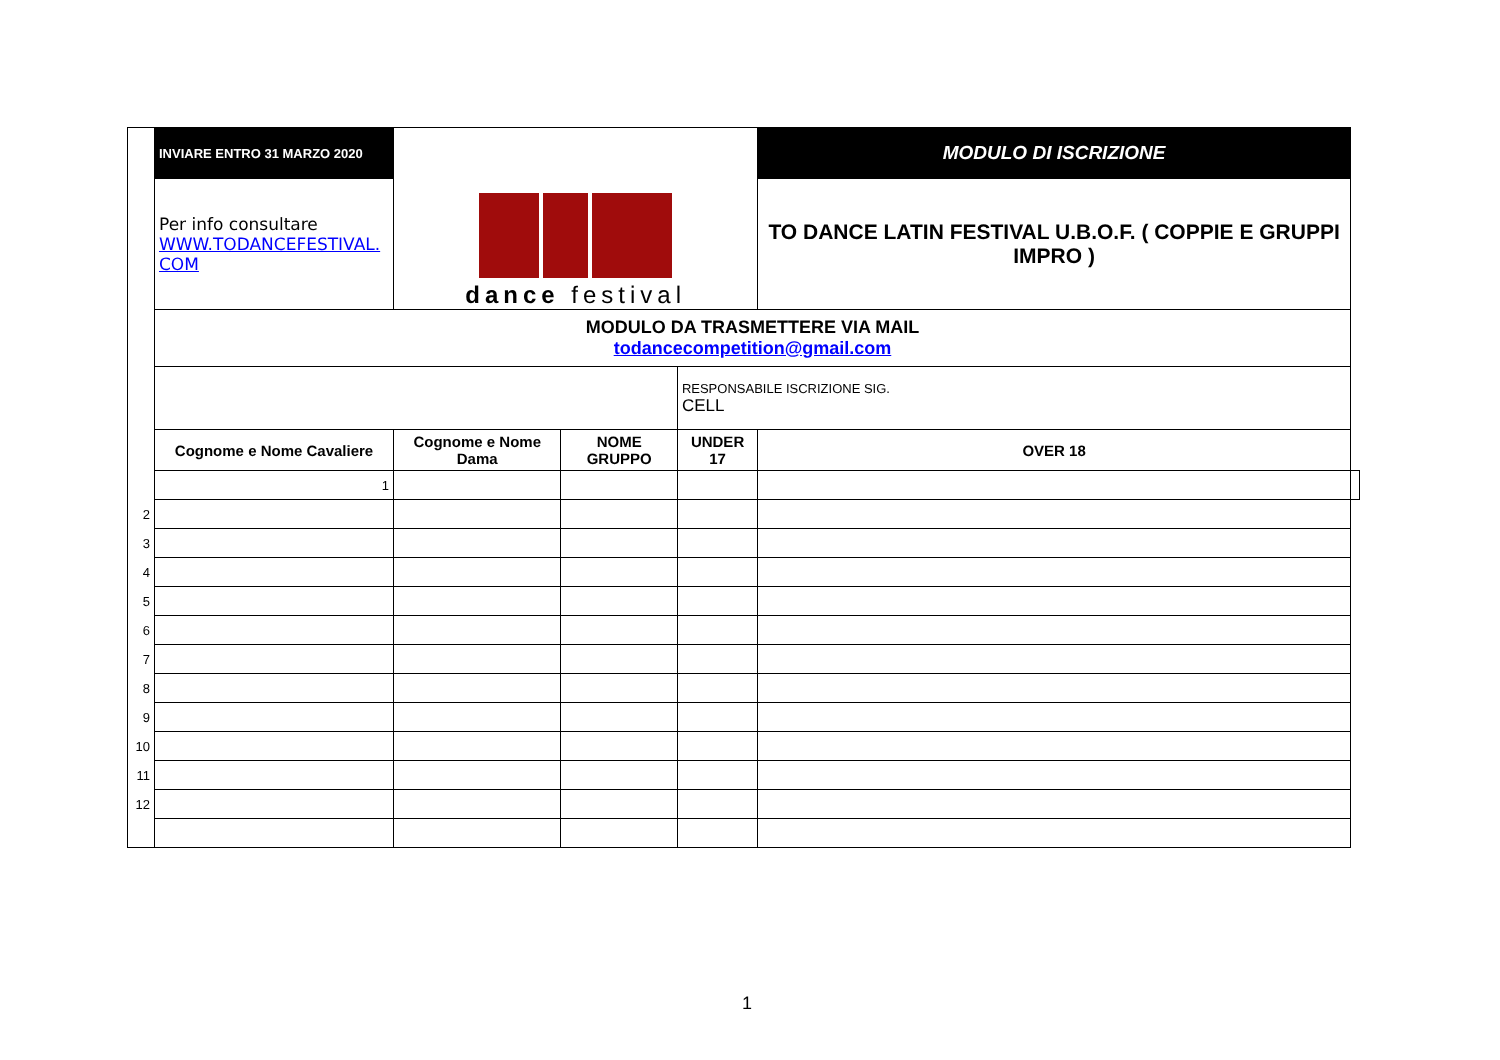| | INVIARE ENTRO 31 MARZO 2020 | dance festival | | | MODULO DI ISCRIZIONE | |
| | Per info consultare WWW.TODANCEFESTIVAL. COM | | | | TO DANCE LATIN FESTIVAL U.B.O.F. ( COPPIE E GRUPPI IMPRO ) | |
| | MODULO DA TRASMETTERE VIA MAIL todancecompetition@gmail.com | | | | | |
| | | | | RESPONSABILE ISCRIZIONE SIG. CELL | | |
| | Cognome e Nome Cavaliere | Cognome e Nome Dama | NOME GRUPPO | UNDER 17 | OVER 18 | |
| | 1 | | | | | |
| 2 | | | | | | |
| 3 | | | | | | |
| 4 | | | | | | |
| 5 | | | | | | |
| 6 | | | | | | |
| 7 | | | | | | |
| 8 | | | | | | |
| 9 | | | | | | |
| 10 | | | | | | |
| 11 | | | | | | |
| 12 | | | | | | |
1